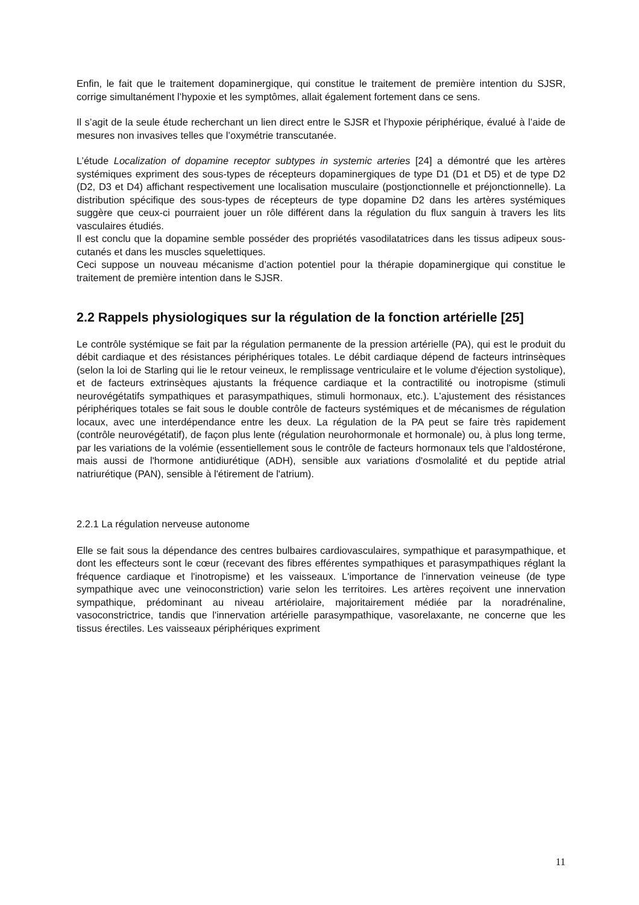Enfin, le fait que le traitement dopaminergique, qui constitue le traitement de première intention du SJSR, corrige simultanément l’hypoxie et les symptômes, allait également fortement dans ce sens.
Il s’agit de la seule étude recherchant un lien direct entre le SJSR et l’hypoxie périphérique, évalué à l’aide de mesures non invasives telles que l’oxymétrie transcutanée.
L’étude Localization of dopamine receptor subtypes in systemic arteries [24] a démontré que les artères systémiques expriment des sous-types de récepteurs dopaminergiques de type D1 (D1 et D5) et de type D2 (D2, D3 et D4) affichant respectivement une localisation musculaire (postjonctionnelle et préjonctionnelle). La distribution spécifique des sous-types de récepteurs de type dopamine D2 dans les artères systémiques suggère que ceux-ci pourraient jouer un rôle différent dans la régulation du flux sanguin à travers les lits vasculaires étudiés.
Il est conclu que la dopamine semble posséder des propriétés vasodilatatrices dans les tissus adipeux sous-cutanés et dans les muscles squelettiques.
Ceci suppose un nouveau mécanisme d’action potentiel pour la thérapie dopaminergique qui constitue le traitement de première intention dans le SJSR.
2.2 Rappels physiologiques sur la régulation de la fonction artérielle [25]
Le contrôle systémique se fait par la régulation permanente de la pression artérielle (PA), qui est le produit du débit cardiaque et des résistances périphériques totales. Le débit cardiaque dépend de facteurs intrinsèques (selon la loi de Starling qui lie le retour veineux, le remplissage ventriculaire et le volume d'éjection systolique), et de facteurs extrinsèques ajustants la fréquence cardiaque et la contractilité ou inotropisme (stimuli neurovégétatifs sympathiques et parasympathiques, stimuli hormonaux, etc.). L'ajustement des résistances périphériques totales se fait sous le double contrôle de facteurs systémiques et de mécanismes de régulation locaux, avec une interdépendance entre les deux. La régulation de la PA peut se faire très rapidement (contrôle neurovégétatif), de façon plus lente (régulation neurohormonale et hormonale) ou, à plus long terme, par les variations de la volémie (essentiellement sous le contrôle de facteurs hormonaux tels que l'aldostérone, mais aussi de l'hormone antidiurétique (ADH), sensible aux variations d'osmolalité et du peptide atrial natriurétique (PAN), sensible à l'étirement de l'atrium).
2.2.1 La régulation nerveuse autonome
Elle se fait sous la dépendance des centres bulbaires cardiovasculaires, sympathique et parasympathique, et dont les effecteurs sont le cœur (recevant des fibres efférentes sympathiques et parasympathiques réglant la fréquence cardiaque et l'inotropisme) et les vaisseaux. L'importance de l'innervation veineuse (de type sympathique avec une veinoconstriction) varie selon les territoires. Les artères reçoivent une innervation sympathique, prédominant au niveau artériolaire, majoritairement médiée par la noradrénaline, vasoconstrictrice, tandis que l'innervation artérielle parasympathique, vasorelaxante, ne concerne que les tissus érectiles. Les vaisseaux périphériques expriment
11